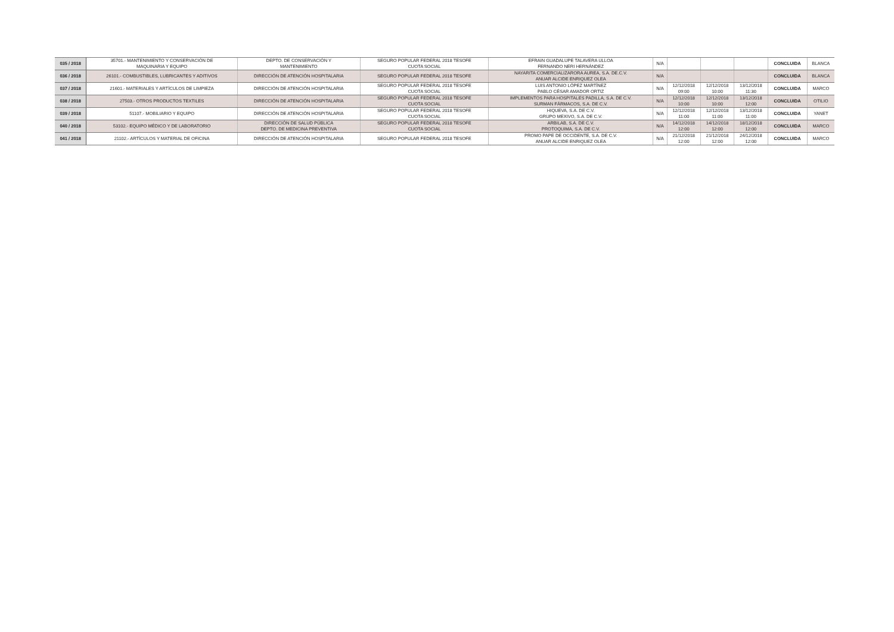| 035 / 2018 | 35701.- MANTENIMIENTO Y CONSERVACIÓN DE MAQUINARIA Y EQUIPO | DEPTO. DE CONSERVACIÓN Y MANTENIMIENTO | SEGURO POPULAR FEDERAL 2018 TESOFE CUOTA SOCIAL | EFRAIN GUADALUPE TALAVERA ULLOA FERNANDO NERI HERNÁNDEZ | N/A | | | | CONCLUIDA | BLANCA |
| 036 / 2018 | 26101.- COMBUSTIBLES, LUBRICANTES Y ADITIVOS | DIRECCIÓN DE ATENCIÓN HOSPITALARIA | SEGURO POPULAR FEDERAL 2018 TESOFE | NAYARITA COMERCIALIZARORA AUREA, S.A. DE.C.V. ANUAR ALCIDE ENRIQUEZ OLEA | N/A | | | | CONCLUIDA | BLANCA |
| 037 / 2018 | 21601.- MATERIALES Y ARTÍCULOS DE LIMPIEZA | DIRECCIÓN DE ATENCIÓN HOSPITALARIA | SEGURO POPULAR FEDERAL 2018 TESOFE CUOTA SOCIAL | LUIS ANTONIO LÓPEZ MARTÍNEZ PABLO CÉSAR AMADOR ORTIZ | N/A | 12/12/2018 09:00 | 12/12/2018 10:00 | 13/12/2018 11:30 | CONCLUIDA | MARCO |
| 038 / 2018 | 27503.- OTROS PRODUCTOS TEXTILES | DIRECCIÓN DE ATENCIÓN HOSPITALARIA | SEGURO POPULAR FEDERAL 2018 TESOFE CUOTA SOCIAL | IMPLEMENTOS PARA HOSPITALES PADILLA, S.A. DE C.V. SURMAN FÁRMACOS, S.A. DE C.V. | N/A | 12/12/2018 10:00 | 12/12/2018 10:00 | 13/12/2018 12:00 | CONCLUIDA | OTILIO |
| 039 / 2018 | 51107.- MOBILIARIO Y EQUIPO | DIRECCIÓN DE ATENCIÓN HOSPITALARIA | SEGURO POPULAR FEDERAL 2018 TESOFE CUOTA SOCIAL | HIQUEVA, S.A. DE C.V. GRUPO MEXIVO, S.A. DE C.V. | N/A | 12/12/2018 11:00 | 12/12/2018 11:00 | 13/12/2018 11:00 | CONCLUIDA | YANET |
| 040 / 2018 | 53102.- EQUIPO MÉDICO Y DE LABORATORIO | DIRECCIÓN DE SALUD PÚBLICA DEPTO. DE MEDICINA PREVENTIVA | SEGURO POPULAR FEDERAL 2018 TESOFE CUOTA SOCIAL | ARBILAB, S.A. DE C.V. PROTOQUIMA, S.A. DE C.V. | N/A | 14/12/2018 12:00 | 14/12/2018 12:00 | 18/12/2018 12:00 | CONCLUIDA | MARCO |
| 041 / 2018 | 21102.- ARTÍCULOS Y MATERIAL DE OFICINA | DIRECCIÓN DE ATENCIÓN HOSPITALARIA | SEGURO POPULAR FEDERAL 2018 TESOFE | PROMO PAPE DE OCCIDENTE, S.A. DE C.V. ANUAR ALCIDE ENRIQUEZ OLEA | N/A | 21/12/2018 12:00 | 21/12/2018 12:00 | 24/12/2018 12:00 | CONCLUIDA | MARCO |